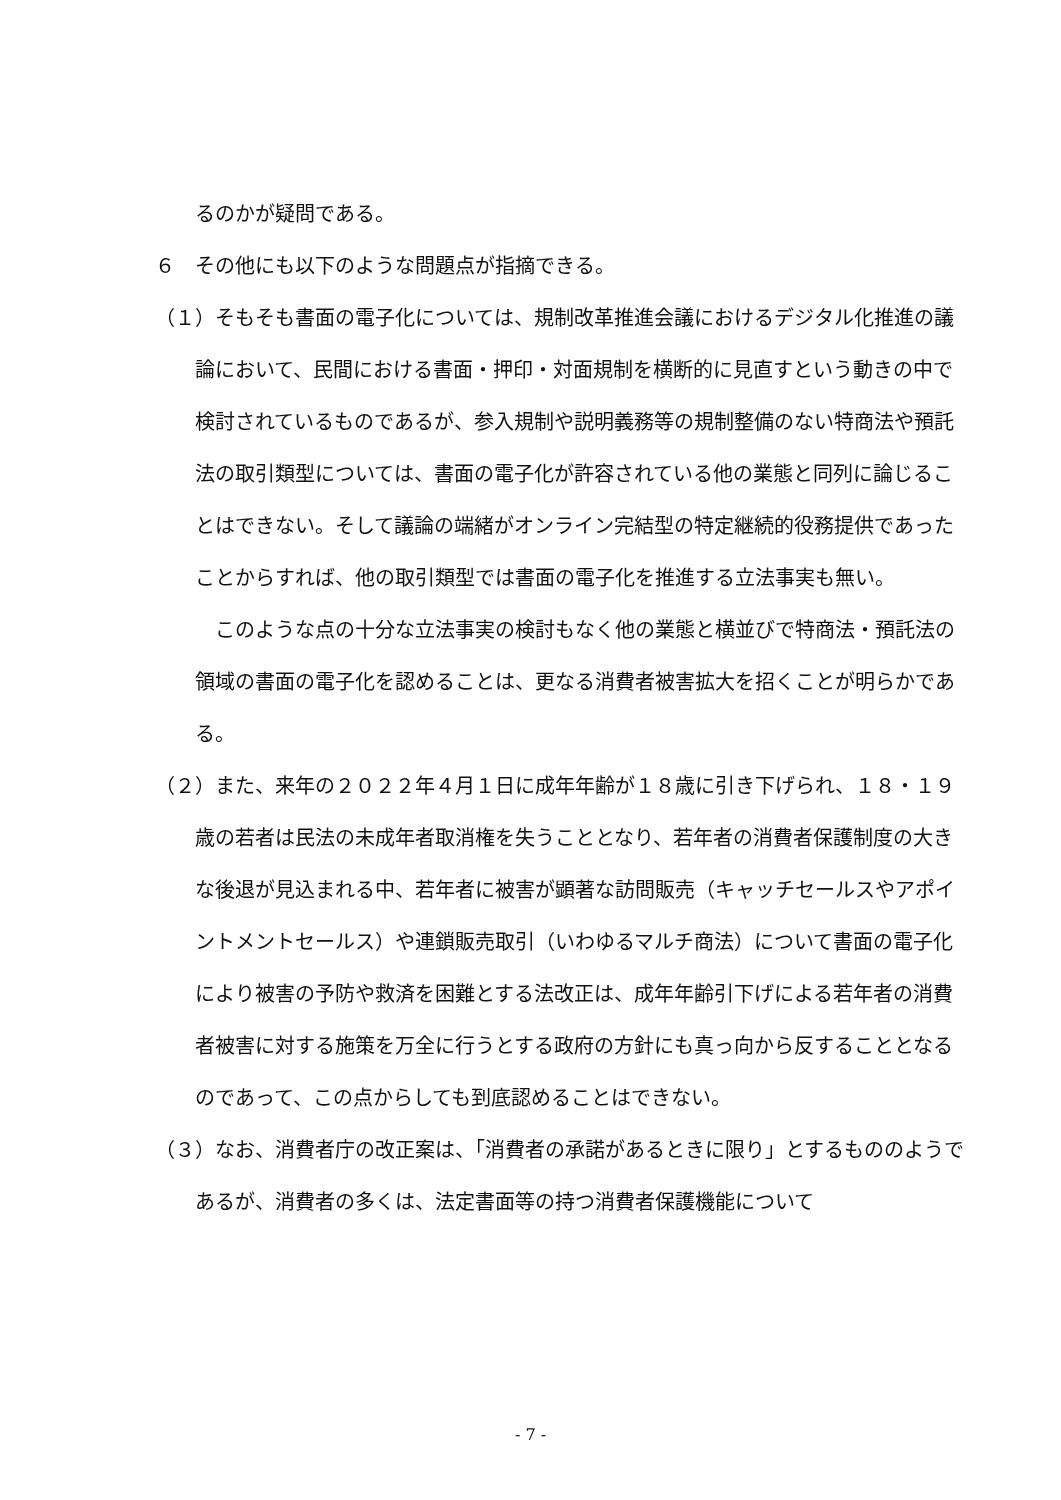るのかが疑問である。
６　その他にも以下のような問題点が指摘できる。
（１）そもそも書面の電子化については、規制改革推進会議におけるデジタル化推進の議論において、民間における書面・押印・対面規制を横断的に見直すという動きの中で検討されているものであるが、参入規制や説明義務等の規制整備のない特商法や預託法の取引類型については、書面の電子化が許容されている他の業態と同列に論じることはできない。そして議論の端緒がオンライン完結型の特定継続的役務提供であったことからすれば、他の取引類型では書面の電子化を推進する立法事実も無い。
　このような点の十分な立法事実の検討もなく他の業態と横並びで特商法・預託法の領域の書面の電子化を認めることは、更なる消費者被害拡大を招くことが明らかである。
（２）また、来年の２０２２年４月１日に成年年齢が１８歳に引き下げられ、１８・１９歳の若者は民法の未成年者取消権を失うこととなり、若年者の消費者保護制度の大きな後退が見込まれる中、若年者に被害が顕著な訪問販売（キャッチセールスやアポイントメントセールス）や連鎖販売取引（いわゆるマルチ商法）について書面の電子化により被害の予防や救済を困難とする法改正は、成年年齢引下げによる若年者の消費者被害に対する施策を万全に行うとする政府の方針にも真っ向から反することとなるのであって、この点からしても到底認めることはできない。
（３）なお、消費者庁の改正案は、「消費者の承諾があるときに限り」とするもののようであるが、消費者の多くは、法定書面等の持つ消費者保護機能について
- 7 -